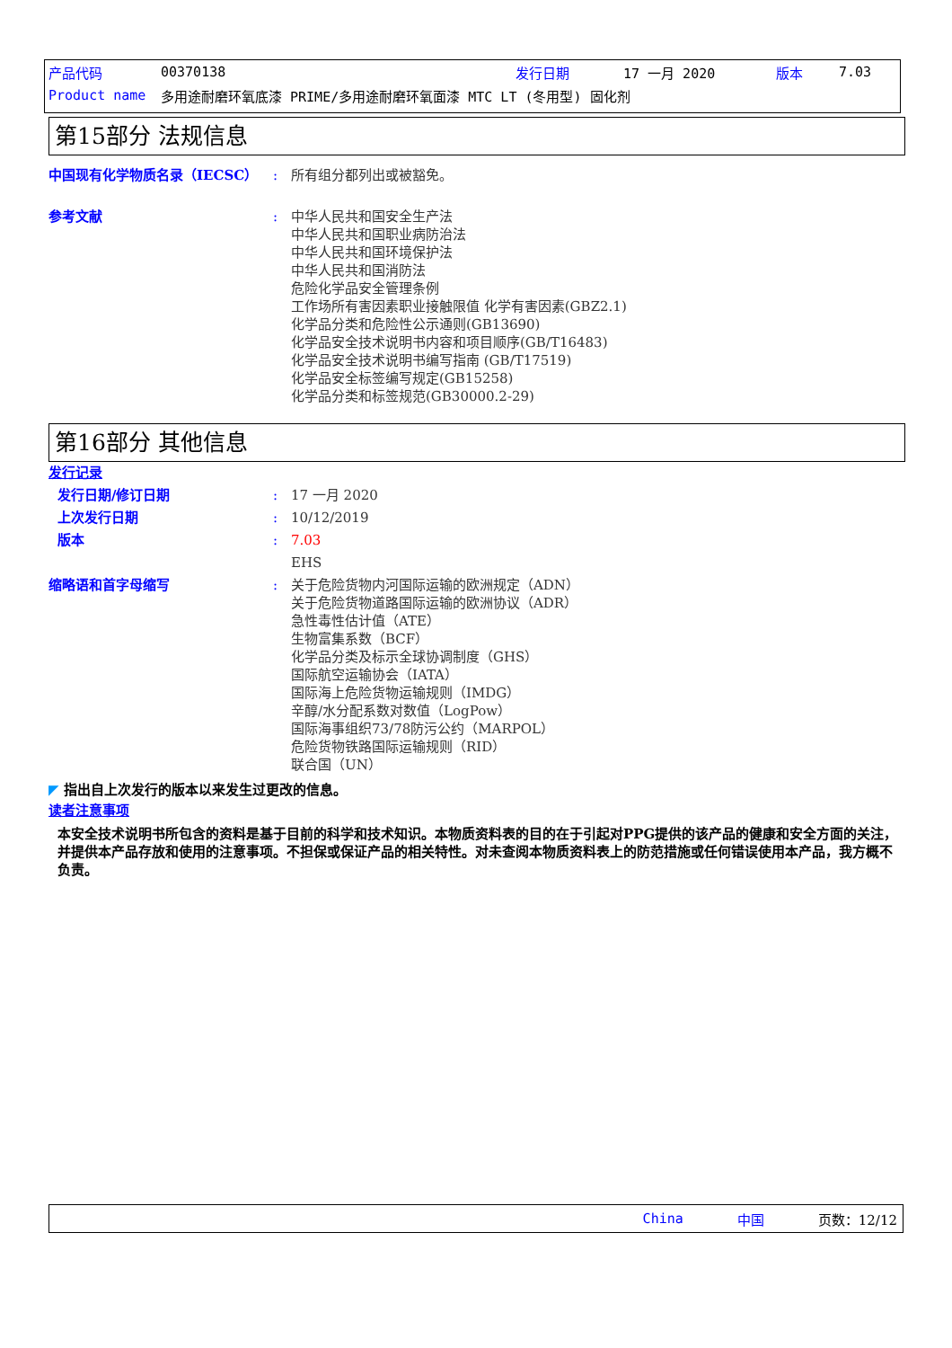产品代码 00370138 发行日期 17 一月 2020 版本 7.03
Product name 多用途耐磨环氧底漆 PRIME/多用途耐磨环氧面漆 MTC LT (冬用型) 固化剂
第15部分 法规信息
中国现有化学物质名录（IECSC） : 所有组分都列出或被豁免。
参考文献 : 中华人民共和国安全生产法
中华人民共和国职业病防治法
中华人民共和国环境保护法
中华人民共和国消防法
危险化学品安全管理条例
工作场所有害因素职业接触限值 化学有害因素(GBZ2.1)
化学品分类和危险性公示通则(GB13690)
化学品安全技术说明书内容和项目顺序(GB/T16483)
化学品安全技术说明书编写指南 (GB/T17519)
化学品安全标签编写规定(GB15258)
化学品分类和标签规范(GB30000.2-29)
第16部分 其他信息
发行记录
发行日期/修订日期 : 17 一月 2020
上次发行日期 : 10/12/2019
版本 : 7.03
EHS
缩略语和首字母缩写 : 关于危险货物内河国际运输的欧洲规定（ADN）
关于危险货物道路国际运输的欧洲协议（ADR）
急性毒性估计值（ATE）
生物富集系数（BCF）
化学品分类及标示全球协调制度（GHS）
国际航空运输协会（IATA）
国际海上危险货物运输规则（IMDG）
辛醇/水分配系数对数值（LogPow）
国际海事组织73/78防污公约（MARPOL）
危险货物铁路国际运输规则（RID）
联合国（UN）
◤ 指出自上次发行的版本以来发生过更改的信息。
读者注意事项
本安全技术说明书所包含的资料是基于目前的科学和技术知识。本物质资料表的目的在于引起对PPG提供的该产品的健康和安全方面的关注，并提供本产品存放和使用的注意事项。不担保或保证产品的相关特性。对未查阅本物质资料表上的防范措施或任何错误使用本产品，我方概不负责。
China 中国 页数：12/12